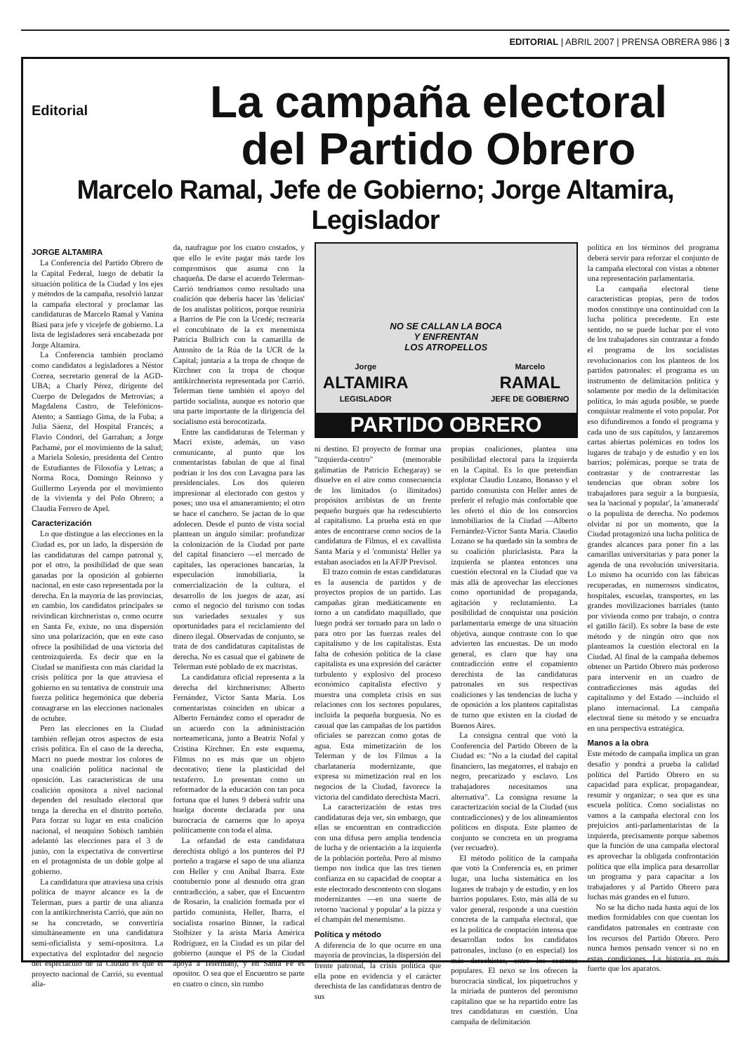EDITORIAL | ABRIL 2007 | PRENSA OBRERA 986 | 3
La campaña electoral
del Partido Obrero
Editorial
Marcelo Ramal, Jefe de Gobierno; Jorge Altamira, Legislador
JORGE ALTAMIRA
La Conferencia del Partido Obrero de la Capital Federal, luego de debatir la situación política de la Ciudad y los ejes y métodos de la campaña, resolvió lanzar la campaña electoral y proclamar las candidaturas de Marcelo Ramal y Vanina Biasi para jefe y vicejefe de gobierno. La lista de legisladores será encabezada por Jorge Altamira.
La Conferencia también proclamó como candidatos a legisladores a Néstor Correa, secretario general de la AGD-UBA; a Charly Pérez, dirigente del Cuerpo de Delegados de Metrovías; a Magdalena Castro, de Telefónicos-Atento; a Santiago Gima, de la Fuba; a Julia Sáenz, del Hospital Francés; a Flavio Cóndori, del Garrahan; a Jorge Pachamé, por el movimiento de la salud; a Mariela Solesio, presidenta del Centro de Estudiantes de Filosofía y Letras; a Norma Roca, Domingo Reinoso y Guillermo Leyenda por el movimiento de la vivienda y del Polo Obrero; a Claudia Ferrero de Apel.
Caracterización
Lo que distingue a las elecciones en la Ciudad es, por un lado, la dispersión de las candidaturas del campo patronal y, por el otro, la posibilidad de que sean ganadas por la oposición al gobierno nacional, en este caso representada por la derecha. En la mayoría de las provincias, en cambio, los candidatos principales se reivindican kirchneristas o, como ocurre en Santa Fe, existe, no una dispersión sino una polarización, que en este caso ofrece la posibilidad de una victoria del centroizquierda. Es decir que en la Ciudad se manifiesta con más claridad la crisis política por la que atraviesa el gobierno en su tentativa de construir una fuerza política hegemónica que debería consagrarse en las elecciones nacionales de octubre.
Pero las elecciones en la Ciudad también reflejan otros aspectos de esta crisis política. En el caso de la derecha, Macri no puede mostrar los colores de una coalición política nacional de oposición. Las características de una coalición opositora a nivel nacional dependen del resultado electoral que tenga la derecha en el distrito porteño. Para forzar su lugar en esta coalición nacional, el neuquino Sobisch también adelantó las elecciones para el 3 de junio, con la expectativa de convertirse en el protagonista de un doble golpe al gobierno.
La candidatura que atraviesa una crisis política de mayor alcance es la de Telerman, pues a partir de una alianza con la antikirchnerista Carrió, que aún no se ha concretado, se convertiría simultáneamente en una candidatura semi-oficialista y semi-opositora. La expectativa del explotador del negocio del espectáculo de la Ciudad es que el proyecto nacional de Carrió, su eventual alia-
da, naufrague por los cuatro costados, y que ello le evite pagar más tarde los compromisos que asuma con la chaqueña. De darse el acuerdo Telerman-Carrió tendríamos como resultado una coalición que debería hacer las 'delicias' de los analistas políticos, porque reuniría a Barrios de Pie con la Ucedé; recrearía el concubinato de la ex menemista Patricia Bullrich con la camarilla de Antonito de la Rúa de la UCR de la Capital; juntaría a la tropa de choque de Kirchner con la tropa de choque antikirchnerista representada por Carrió. Telerman tiene también el apoyo del partido socialista, aunque es notorio que una parte importante de la dirigencia del socialismo está borocotizada.
Entre las candidaturas de Telerman y Macri existe, además, un vaso comunicante, al punto que los comentaristas fabulan de que al final podrían ir los dos con Lavagna para las presidenciales. Los dos quieren impresionar al electorado con gestos y poses; uno usa el amaneramiento; el otro se hace el canchero. Se jactan de lo que adolecen. Desde el punto de vista social plantean un ángulo similar: profundizar la colonización de la Ciudad por parte del capital financiero —el mercado de capitales, las operaciones bancarias, la especulación inmobiliaria, la comercialización de la cultura, el desarrollo de los juegos de azar, así como el negocio del turismo con todas sus variedades sexuales y sus oportunidades para el reciclamiento del dinero ilegal. Observadas de conjunto, se trata de dos candidaturas capitalistas de derecha. No es casual que el gabinete de Telerman esté poblado de ex macristas.
La candidatura oficial representa a la derecha del kirchnerismo: Alberto Fernández, Víctor Santa María. Los comentaristas coinciden en ubicar a Alberto Fernández como el operador de un acuerdo con la administración norteamericana, junto a Beatriz Nofal y Cristina Kirchner. En este esquema, Filmus no es más que un objeto decorativo; tiene la plasticidad del testaferro. Lo presentan como un reformador de la educación con tan poca fortuna que el lunes 9 deberá sufrir una huelga docente declarada por una burocracia de carneros que lo apoya políticamente con toda el alma.
La orfandad de esta candidatura derechista obligó a los punteros del PJ porteño a tragarse el sapo de una alianza con Heller y con Aníbal Ibarra. Este contubernio pone al desnudo otra gran contradicción, a saber, que el Encuentro de Rosario, la coalición formada por el partido comunista, Heller, Ibarra, el socialista rosarino Binner, la radical Stolbizer y la arista María América Rodríguez, en la Ciudad es un pilar del gobierno (aunque el PS de la Ciudad apoya a Telerman), y en Santa Fe es opositor. O sea que el Encuentro se parte en cuatro o cinco, sin rumbo
NO SE CALLAN LA BOCA
Y ENFRENTAN
LOS ATROPELLOS
Jorge
ALTAMIRA
LEGISLADOR Marcelo
RAMAL
JEFE DE GOBIERNO
PARTIDO OBRERO
ni destino. El proyecto de formar una "izquierda-centro" (memorable galimatías de Patricio Echegaray) se disuelve en el aire como consecuencia de los limitados (o ilimitados) propósitos arribistas de un frente pequeño burgués que ha redescubierto al capitalismo. La prueba está en que antes de encontrarse como socios de la candidatura de Filmus, el ex cavallista Santa María y el 'comunista' Heller ya estaban asociados en la AFJP Previsol.
El trazo común de estas candidaturas es la ausencia de partidos y de proyectos propios de un partido. Las campañas giran mediáticamente en torno a un candidato maquillado, que luego podrá ser tornado para un lado o para otro por las fuerzas reales del capitalismo y de los capitalistas. Esta falta de cohesión política de la clase capitalista es una expresión del carácter turbulento y explosivo del proceso económico capitalista efectivo y muestra una completa crisis en sus relaciones con los sectores populares, incluida la pequeña burguesía. No es casual que las campañas de los partidos oficiales se parezcan como gotas de agua. Esta mimetización de los Telerman y de los Filmus a la charlatanería modernizante, que expresa su mimetización real en los negocios de la Ciudad, favorece la victoria del candidato derechista Macri.
La caracterización de estas tres candidaturas deja ver, sin embargo, que ellas se encuentran en contradicción con una difusa pero amplia tendencia de lucha y de orientación a la izquierda de la población porteña. Pero al mismo tiempo nos indica que las tres tienen confianza en su capacidad de cooptar a este electorado descontento con slogans modernizantes —en una suerte de retorno 'nacional y popular' a la pizza y el champán del menemismo.
Política y método
A diferencia de lo que ocurre en una mayoría de provincias, la dispersión del frente patronal, la crisis política que ella pone en evidencia y el carácter derechista de las candidaturas dentro de sus
propias coaliciones, plantea una posibilidad electoral para la izquierda en la Capital. Es lo que pretendían explotar Claudio Lozano, Bonasso y el partido comunista con Heller antes de preferir el refugio más confortable que les ofertó el dúo de los consorcios inmobiliarios de la Ciudad —Alberto Fernández-Víctor Santa María. Claudio Lozano se ha quedado sin la sombra de su coalición pluriclasista. Para la izquierda se plantea entonces una cuestión electoral en la Ciudad que va más allá de aprovechar las elecciones como oportunidad de propaganda, agitación y reclutamiento. La posibilidad de conquistar una posición parlamentaria emerge de una situación objetiva, aunque contraste con lo que advierten las encuestas. De un modo general, es claro que hay una contradicción entre el copamiento derechista de las candidaturas patronales en sus respectivas coaliciones y las tendencias de lucha y de oposición a los planteos capitalistas de turno que existen en la ciudad de Buenos Aires.
La consigna central que votó la Conferencia del Partido Obrero de la Ciudad es: "No a la ciudad del capital financiero, las megatorres, el trabajo en negro, precarizado y esclavo. Los trabajadores necesitamos una alternativa". La consigna resume la caracterización social de la Ciudad (sus contradicciones) y de los alineamientos políticos en disputa. Este planteo de conjunto se concreta en un programa (ver recuadro).
El método político de la campaña que votó la Conferencia es, en primer lugar, una lucha sistemática en los lugares de trabajo y de estudio, y en los barrios populares. Esto, más allá de su valor general, responde a una cuestión concreta de la campaña electoral, que es la política de cooptación intensa que desarrollan todos los candidatos patronales, incluso (o en especial) los más derechistas, entre los sectores populares. El nexo se los ofrecen la burocracia sindical, los piquetruchos y la miríada de punteros del peronismo capitalino que se ha repartido entre las tres candidaturas en cuestión. Una campaña de delimitación
política en los términos del programa deberá servir para reforzar el conjunto de la campaña electoral con vistas a obtener una representación parlamentaria.
La campaña electoral tiene características propias, pero de todos modos constituye una continuidad con la lucha política precedente. En este sentido, no se puede luchar por el voto de los trabajadores sin contrastar a fondo el programa de los socialistas revolucionarios con los planteos de los partidos patronales: el programa es un instrumento de delimitación política y solamente por medio de la delimitación política, lo más aguda posible, se puede conquistar realmente el voto popular. Por eso difundiremos a fondo el programa y cada uno de sus capítulos, y lanzaremos cartas abiertas polémicas en todos los lugares de trabajo y de estudio y en los barrios; polémicas, porque se trata de contrastar y de contrarrestar las tendencias que obran sobre los trabajadores para seguir a la burguesía, sea la 'nacional y popular', la 'amanerada' o la populista de derecha. No podemos olvidar ni por un momento, que la Ciudad protagonizó una lucha política de grandes alcances para poner fin a las camarillas universitarias y para poner la agenda de una revolución universitaria. Lo mismo ha ocurrido con las fábricas recuperadas, en numerosos sindicatos, hospitales, escuelas, transportes, en las grandes movilizaciones barriales (tanto por vivienda como por trabajo, o contra el gatillo fácil). Es sobre la base de este método y de ningún otro que nos planteamos la cuestión electoral en la Ciudad. Al final de la campaña debemos obtener un Partido Obrero más poderoso para intervenir en un cuadro de contradicciones más agudas del capitalismo y del Estado —incluido el plano internacional. La campaña electoral tiene su método y se encuadra en una perspectiva estratégica.
Manos a la obra
Este método de campaña implica un gran desafío y pondrá a prueba la calidad política del Partido Obrero en su capacidad para explicar, propagandear, resumir y organizar; o sea que es una escuela política. Como socialistas no vamos a la campaña electoral con los prejuicios anti-parlamentaristas de la izquierda, precisamente porque sabemos que la función de una campaña electoral es aprovechar la obligada confrontación política que ella implica para desarrollar un programa y para capacitar a los trabajadores y al Partido Obrero para luchas más grandes en el futuro.
No se ha dicho nada hasta aquí de los medios formidables con que cuentan los candidatos patronales en contraste con los recursos del Partido Obrero. Pero nunca hemos pensado vencer si no en estas condiciones. La historia es más fuerte que los aparatos.